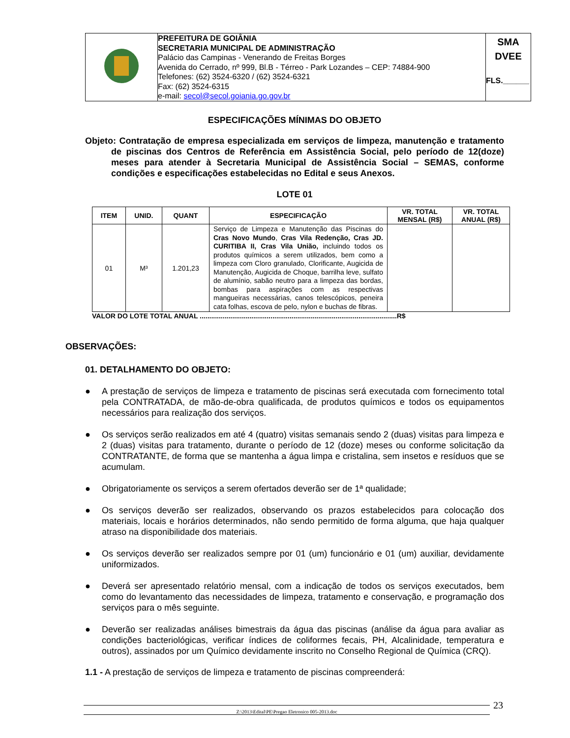| | PREFEITURA DE GOIÂNIA SECRETARIA MUNICIPAL DE ADMINISTRAÇÃO Palácio das Campinas - Venerando de Freitas Borges Avenida do Cerrado, nº 999, Bl.B - Térreo - Park Lozandes – CEP: 74884-900 Telefones: (62) 3524-6320 / (62) 3524-6321 Fax: (62) 3524-6315 e-mail: secol@secol.goiania.go.gov.br | SMA DVEE FLS.______ |
ESPECIFICAÇÕES MÍNIMAS DO OBJETO
Objeto: Contratação de empresa especializada em serviços de limpeza, manutenção e tratamento de piscinas dos Centros de Referência em Assistência Social, pelo período de 12(doze) meses para atender à Secretaria Municipal de Assistência Social – SEMAS, conforme condições e especificações estabelecidas no Edital e seus Anexos.
LOTE 01
| ITEM | UNID. | QUANT | ESPECIFICAÇÃO | VR. TOTAL MENSAL (R$) | VR. TOTAL ANUAL (R$) |
| --- | --- | --- | --- | --- | --- |
| 01 | M³ | 1.201,23 | Serviço de Limpeza e Manutenção das Piscinas do Cras Novo Mundo , Cras Vila Redenção, Cras JD. CURITIBA II, Cras Vila União, incluindo todos os produtos químicos a serem utilizados, bem como a limpeza com Cloro granulado, Clorificante, Augicida de Manutenção, Augicida de Choque, barrilha leve, sulfato de alumínio, sabão neutro para a limpeza das bordas, bombas para aspirações com as respectivas mangueiras necessárias, canos telescópicos, peneira cata folhas, escova de pelo, nylon e buchas de fibras. | | |
VALOR DO LOTE TOTAL ANUAL .......................................................................................................R$
OBSERVAÇÕES:
01. DETALHAMENTO DO OBJETO:
● A prestação de serviços de limpeza e tratamento de piscinas será executada com fornecimento total pela CONTRATADA, de mão-de-obra qualificada, de produtos químicos e todos os equipamentos necessários para realização dos serviços.
● Os serviços serão realizados em até 4 (quatro) visitas semanais sendo 2 (duas) visitas para limpeza e 2 (duas) visitas para tratamento, durante o período de 12 (doze) meses ou conforme solicitação da CONTRATANTE, de forma que se mantenha a água limpa e cristalina, sem insetos e resíduos que se acumulam.
● Obrigatoriamente os serviços a serem ofertados deverão ser de 1ª qualidade;
● Os serviços deverão ser realizados, observando os prazos estabelecidos para colocação dos materiais, locais e horários determinados, não sendo permitido de forma alguma, que haja qualquer atraso na disponibilidade dos materiais.
● Os serviços deverão ser realizados sempre por 01 (um) funcionário e 01 (um) auxiliar, devidamente uniformizados.
● Deverá ser apresentado relatório mensal, com a indicação de todos os serviços executados, bem como do levantamento das necessidades de limpeza, tratamento e conservação, e programação dos serviços para o mês seguinte.
● Deverão ser realizadas análises bimestrais da água das piscinas (análise da água para avaliar as condições bacteriológicas, verificar índices de coliformes fecais, PH, Alcalinidade, temperatura e outros), assinados por um Químico devidamente inscrito no Conselho Regional de Química (CRQ).
1.1 - A prestação de serviços de limpeza e tratamento de piscinas compreenderá:
Z:\2013\Edital\PE\Pregao Eletronico 005-2013.doc 23